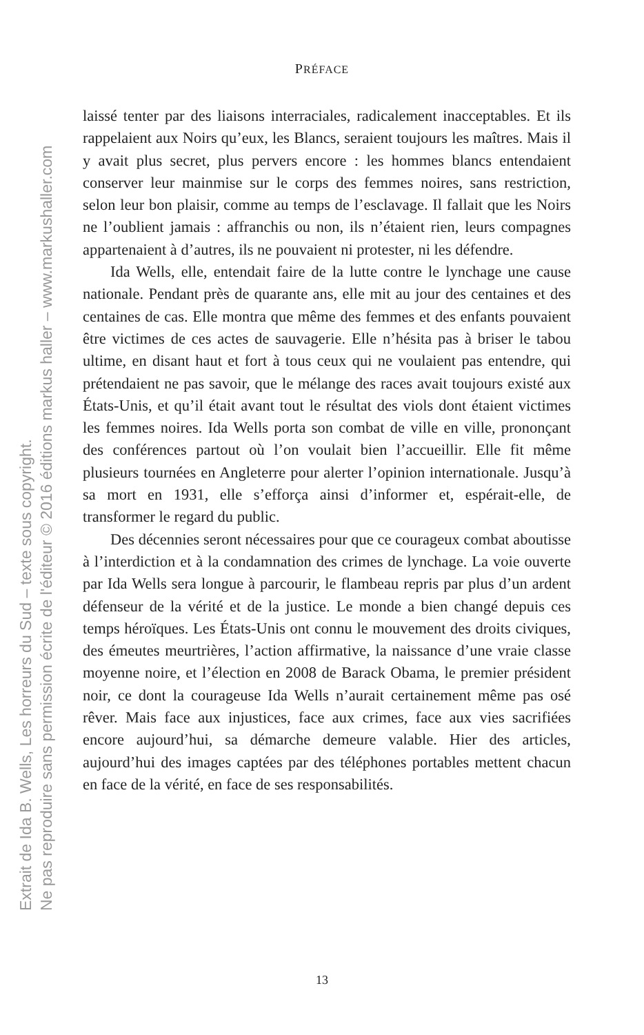Extrait de Ida B. Wells, Les horreurs du Sud – texte sous copyright.
Ne pas reproduire sans permission écrite de l'éditeur © 2016 éditions markus haller – www.markushaller.com
PRÉFACE
laissé tenter par des liaisons interraciales, radicalement inacceptables. Et ils rappelaient aux Noirs qu’eux, les Blancs, seraient toujours les maîtres. Mais il y avait plus secret, plus pervers encore : les hommes blancs entendaient conserver leur mainmise sur le corps des femmes noires, sans restriction, selon leur bon plaisir, comme au temps de l’esclavage. Il fallait que les Noirs ne l’oublient jamais : affranchis ou non, ils n’étaient rien, leurs compagnes appartenaient à d’autres, ils ne pouvaient ni protester, ni les défendre.
Ida Wells, elle, entendait faire de la lutte contre le lynchage une cause nationale. Pendant près de quarante ans, elle mit au jour des centaines et des centaines de cas. Elle montra que même des femmes et des enfants pouvaient être victimes de ces actes de sauvagerie. Elle n’hésita pas à briser le tabou ultime, en disant haut et fort à tous ceux qui ne voulaient pas entendre, qui prétendaient ne pas savoir, que le mélange des races avait toujours existé aux États-Unis, et qu’il était avant tout le résultat des viols dont étaient victimes les femmes noires. Ida Wells porta son combat de ville en ville, prononçant des conférences partout où l’on voulait bien l’accueillir. Elle fit même plusieurs tournées en Angleterre pour alerter l’opinion internationale. Jusqu’à sa mort en 1931, elle s’efforça ainsi d’informer et, espérait-elle, de transformer le regard du public.
Des décennies seront nécessaires pour que ce courageux combat aboutisse à l’interdiction et à la condamnation des crimes de lynchage. La voie ouverte par Ida Wells sera longue à parcourir, le flambeau repris par plus d’un ardent défenseur de la vérité et de la justice. Le monde a bien changé depuis ces temps héroïques. Les États-Unis ont connu le mouvement des droits civiques, des émeutes meurtrières, l’action affirmative, la naissance d’une vraie classe moyenne noire, et l’élection en 2008 de Barack Obama, le premier président noir, ce dont la courageuse Ida Wells n’aurait certainement même pas osé rêver. Mais face aux injustices, face aux crimes, face aux vies sacrifiées encore aujourd’hui, sa démarche demeure valable. Hier des articles, aujourd’hui des images captées par des téléphones portables mettent chacun en face de la vérité, en face de ses responsabilités.
13